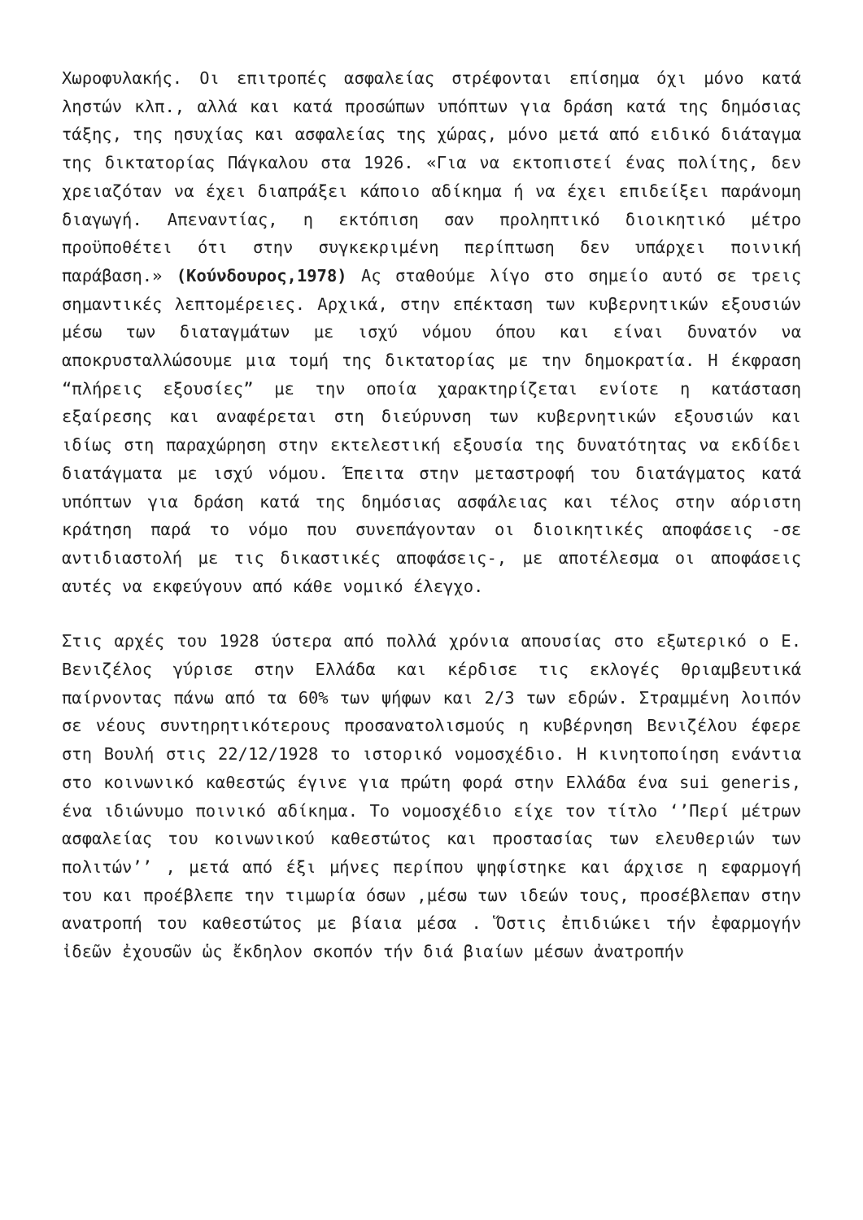Χωροφυλακής. Οι επιτροπές ασφαλείας στρέφονται επίσημα όχι μόνο κατά ληστών κλπ., αλλά και κατά προσώπων υπόπτων για δράση κατά της δημόσιας τάξης, της ησυχίας και ασφαλείας της χώρας, μόνο μετά από ειδικό διάταγμα της δικτατορίας Πάγκαλου στα 1926. «Για να εκτοπιστεί ένας πολίτης, δεν χρειαζόταν να έχει διαπράξει κάποιο αδίκημα ή να έχει επιδείξει παράνομη διαγωγή. Απεναντίας, η εκτόπιση σαν προληπτικό διοικητικό μέτρο προϋποθέτει ότι στην συγκεκριμένη περίπτωση δεν υπάρχει ποινική παράβαση.» (Κούνδουρος,1978) Ας σταθούμε λίγο στο σημείο αυτό σε τρεις σημαντικές λεπτομέρειες. Αρχικά, στην επέκταση των κυβερνητικών εξουσιών μέσω των διαταγμάτων με ισχύ νόμου όπου και είναι δυνατόν να αποκρυσταλλώσουμε μια τομή της δικτατορίας με την δημοκρατία. Η έκφραση “πλήρεις εξουσίες” με την οποία χαρακτηρίζεται ενίοτε η κατάσταση εξαίρεσης και αναφέρεται στη διεύρυνση των κυβερνητικών εξουσιών και ιδίως στη παραχώρηση στην εκτελεστική εξουσία της δυνατότητας να εκδίδει διατάγματα με ισχύ νόμου. Έπειτα στην μεταστροφή του διατάγματος κατά υπόπτων για δράση κατά της δημόσιας ασφάλειας και τέλος στην αόριστη κράτηση παρά το νόμο που συνεπάγονταν οι διοικητικές αποφάσεις -σε αντιδιαστολή με τις δικαστικές αποφάσεις-, με αποτέλεσμα οι αποφάσεις αυτές να εκφεύγουν από κάθε νομικό έλεγχο.
Στις αρχές του 1928 ύστερα από πολλά χρόνια απουσίας στο εξωτερικό ο Ε. Βενιζέλος γύρισε στην Ελλάδα και κέρδισε τις εκλογές θριαμβευτικά παίρνοντας πάνω από τα 60% των ψήφων και 2/3 των εδρών. Στραμμένη λοιπόν σε νέους συντηρητικότερους προσανατολισμούς η κυβέρνηση Βενιζέλου έφερε στη Βουλή στις 22/12/1928 το ιστορικό νομοσχέδιο. Η κινητοποίηση ενάντια στο κοινωνικό καθεστώς έγινε για πρώτη φορά στην Ελλάδα ένα sui generis, ένα ιδιώνυμο ποινικό αδίκημα. Το νομοσχέδιο είχε τον τίτλο ‘’Περί μέτρων ασφαλείας του κοινωνικού καθεστώτος και προστασίας των ελευθεριών των πολιτών’’ , μετά από έξι μήνες περίπου ψηφίστηκε και άρχισε η εφαρμογή του και προέβλεπε την τιμωρία όσων ,μέσω των ιδεών τους, προσέβλεπαν στην ανατροπή του καθεστώτος με βίαια μέσα . Ὅστις ἐπιδιώκει τήν ἐφαρμογήν ἰδεῶν ἐχουσῶν ὡς ἔκδηλον σκοπόν τήν διά βιαίων μέσων ἀνατροπήν